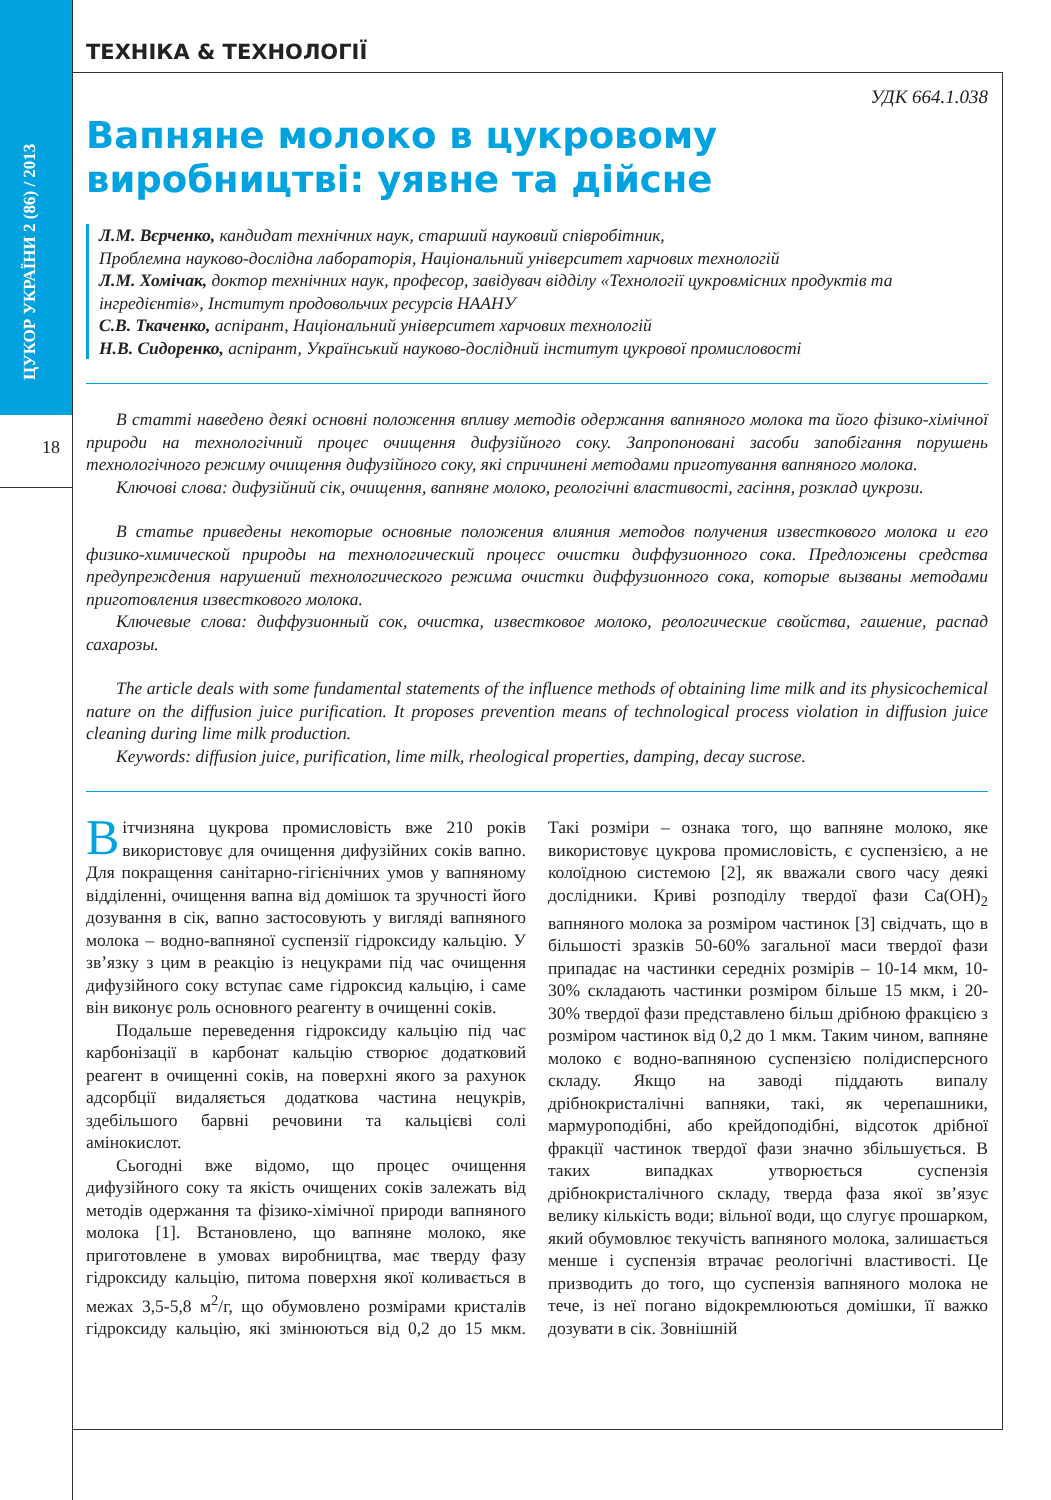ЦУКОР УКРАЇНИ 2 (86) / 2013
18
ТЕХНІКА & ТЕХНОЛОГІЇ
УДК 664.1.038
Вапняне молоко в цукровому виробництві: уявне та дійсне
Л.М. Вєрченко, кандидат технічних наук, старший науковий співробітник,
Проблемна науково-дослідна лабораторія, Національний університет харчових технологій
Л.М. Хомічак, доктор технічних наук, професор, завідувач відділу «Технології цукровмісних продуктів та інгредієнтів», Інститут продовольчих ресурсів НААНУ
С.В. Ткаченко, аспірант, Національний університет харчових технологій
Н.В. Сидоренко, аспірант, Український науково-дослідний інститут цукрової промисловості
В статті наведено деякі основні положення впливу методів одержання вапняного молока та його фізико-хімічної природи на технологічний процес очищення дифузійного соку. Запропоновані засоби запобігання порушень технологічного режиму очищення дифузійного соку, які спричинені методами приготування вапняного молока.
Ключові слова: дифузійний сік, очищення, вапняне молоко, реологічні властивості, гасіння, розклад цукрози.
В статье приведены некоторые основные положения влияния методов получения известкового молока и его физико-химической природы на технологический процесс очистки диффузионного сока. Предложены средства предупреждения нарушений технологического режима очистки диффузионного сока, которые вызваны методами приготовления известкового молока.
Ключевые слова: диффузионный сок, очистка, известковое молоко, реологические свойства, гашение, распад сахарозы.
The article deals with some fundamental statements of the influence methods of obtaining lime milk and its physicochemical nature on the diffusion juice purification. It proposes prevention means of technological process violation in diffusion juice cleaning during lime milk production.
Keywords: diffusion juice, purification, lime milk, rheological properties, damping, decay sucrose.
Вітчизняна цукрова промисловість вже 210 років використовує для очищення дифузійних соків вапно. Для покращення санітарно-гігієнічних умов у вапняному відділенні, очищення вапна від домішок та зручності його дозування в сік, вапно застосовують у вигляді вапняного молока – водно-вапняної суспензії гідроксиду кальцію. У зв’язку з цим в реакцію із нецукрами під час очищення дифузійного соку вступає саме гідроксид кальцію, і саме він виконує роль основного реагенту в очищенні соків.
Подальше переведення гідроксиду кальцію під час карбонізації в карбонат кальцію створює додатковий реагент в очищенні соків, на поверхні якого за рахунок адсорбції видаляється додаткова частина нецукрів, здебільшого барвні речовини та кальцієві солі амінокислот.
Сьогодні вже відомо, що процес очищення дифузійного соку та якість очищених соків залежать від методів одержання та фізико-хімічної природи вапняного молока [1]. Встановлено, що вапняне молоко, яке приготовлене в умовах виробництва, має тверду фазу гідроксиду кальцію, питома поверхня якої коливається в межах 3,5-5,8 м<sup>2</sup>/г, що обумовлено розмірами кристалів гідроксиду кальцію, які змінюються від 0,2 до 15 мкм. Такі розміри – ознака того, що вапняне молоко, яке використовує цукрова промисловість, є суспензією, а не колоїдною системою [2], як вважали свого часу деякі дослідники. Криві розподілу твердої фази Ca(OH)<sub>2</sub> вапняного молока за розміром частинок [3] свідчать, що в більшості зразків 50-60% загальної маси твердої фази припадає на частинки середніх розмірів – 10-14 мкм, 10-30% складають частинки розміром більше 15 мкм, і 20-30% твердої фази представлено більш дрібною фракцією з розміром частинок від 0,2 до 1 мкм. Таким чином, вапняне молоко є водно-вапняною суспензією полідисперсного складу. Якщо на заводі піддають випалу дрібнокристалічні вапняки, такі, як черепашники, мармуроподібні, або крейдоподібні, відсоток дрібної фракції частинок твердої фази значно збільшується. В таких випадках утворюється суспензія дрібнокристалічного складу, тверда фаза якої зв’язує велику кількість води; вільної води, що слугує прошарком, який обумовлює текучість вапняного молока, залишається менше і суспензія втрачає реологічні властивості. Це призводить до того, що суспензія вапняного молока не тече, із неї погано відокремлюються домішки, її важко дозувати в сік. Зовнішній